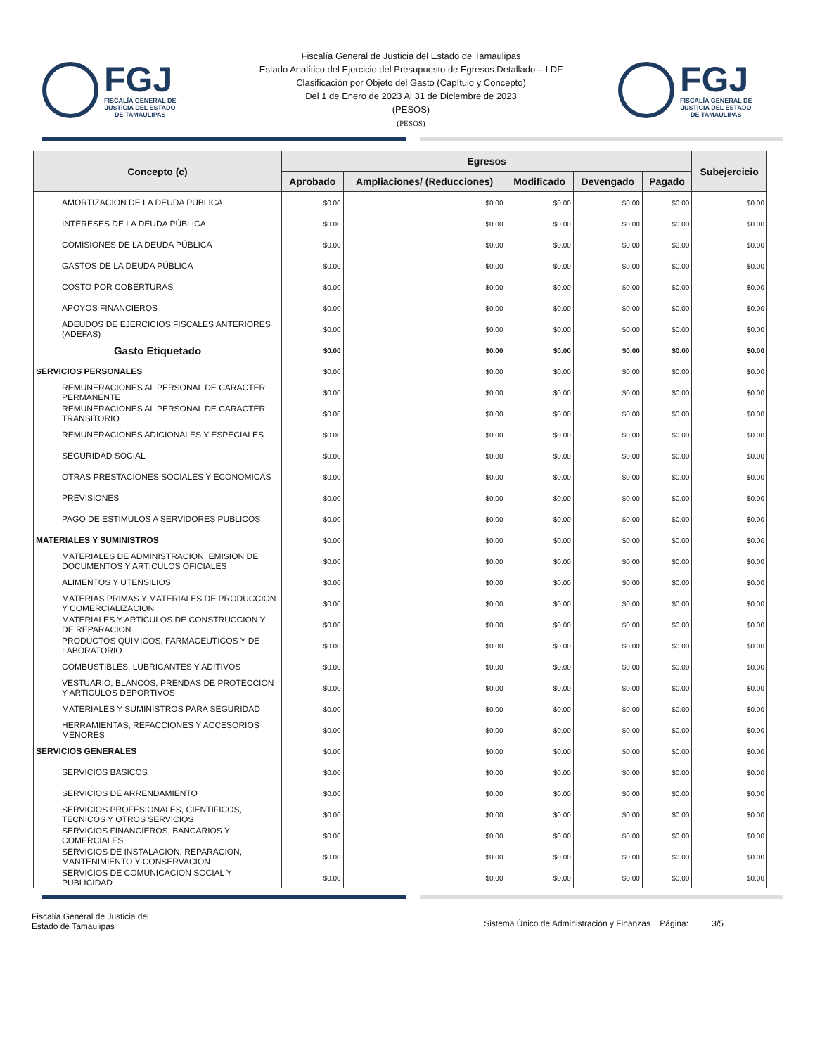FGJ
FISCALÍA GENERAL DE
JUSTICIA DEL ESTADO
DE TAMAULIPAS
Fiscalía General de Justicia del Estado de Tamaulipas
Estado Analítico del Ejercicio del Presupuesto de Egresos Detallado – LDF
Clasificación por Objeto del Gasto (Capítulo y Concepto)
Del 1 de Enero de 2023 Al 31 de Diciembre de 2023
(PESOS)
(PESOS)
FGJ
FISCALÍA GENERAL DE
JUSTICIA DEL ESTADO
DE TAMAULIPAS
| Concepto (c) | Egresos | | | | | Subejercicio |
| --- | --- | --- | --- | --- | --- | --- |
| | Aprobado | Ampliaciones/ (Reducciones) | Modificado | Devengado | Pagado | |
| AMORTIZACION DE LA DEUDA PÚBLICA | $0.00 | $0.00 | $0.00 | $0.00 | $0.00 | $0.00 |
| INTERESES DE LA DEUDA PÚBLICA | $0.00 | $0.00 | $0.00 | $0.00 | $0.00 | $0.00 |
| COMISIONES DE LA DEUDA PÚBLICA | $0.00 | $0.00 | $0.00 | $0.00 | $0.00 | $0.00 |
| GASTOS DE LA DEUDA PÚBLICA | $0.00 | $0.00 | $0.00 | $0.00 | $0.00 | $0.00 |
| COSTO POR COBERTURAS | $0.00 | $0.00 | $0.00 | $0.00 | $0.00 | $0.00 |
| APOYOS FINANCIEROS | $0.00 | $0.00 | $0.00 | $0.00 | $0.00 | $0.00 |
| ADEUDOS DE EJERCICIOS FISCALES ANTERIORES (ADEFAS) | $0.00 | $0.00 | $0.00 | $0.00 | $0.00 | $0.00 |
| Gasto Etiquetado | $0.00 | $0.00 | $0.00 | $0.00 | $0.00 | $0.00 |
| SERVICIOS PERSONALES | $0.00 | $0.00 | $0.00 | $0.00 | $0.00 | $0.00 |
| REMUNERACIONES AL PERSONAL DE CARACTER PERMANENTE | $0.00 | $0.00 | $0.00 | $0.00 | $0.00 | $0.00 |
| REMUNERACIONES AL PERSONAL DE CARACTER TRANSITORIO | $0.00 | $0.00 | $0.00 | $0.00 | $0.00 | $0.00 |
| REMUNERACIONES ADICIONALES Y ESPECIALES | $0.00 | $0.00 | $0.00 | $0.00 | $0.00 | $0.00 |
| SEGURIDAD SOCIAL | $0.00 | $0.00 | $0.00 | $0.00 | $0.00 | $0.00 |
| OTRAS PRESTACIONES SOCIALES Y ECONOMICAS | $0.00 | $0.00 | $0.00 | $0.00 | $0.00 | $0.00 |
| PREVISIONES | $0.00 | $0.00 | $0.00 | $0.00 | $0.00 | $0.00 |
| PAGO DE ESTIMULOS A SERVIDORES PUBLICOS | $0.00 | $0.00 | $0.00 | $0.00 | $0.00 | $0.00 |
| MATERIALES Y SUMINISTROS | $0.00 | $0.00 | $0.00 | $0.00 | $0.00 | $0.00 |
| MATERIALES DE ADMINISTRACION, EMISION DE DOCUMENTOS Y ARTICULOS OFICIALES | $0.00 | $0.00 | $0.00 | $0.00 | $0.00 | $0.00 |
| ALIMENTOS Y UTENSILIOS | $0.00 | $0.00 | $0.00 | $0.00 | $0.00 | $0.00 |
| MATERIAS PRIMAS Y MATERIALES DE PRODUCCION Y COMERCIALIZACION | $0.00 | $0.00 | $0.00 | $0.00 | $0.00 | $0.00 |
| MATERIALES Y ARTICULOS DE CONSTRUCCION Y DE REPARACION | $0.00 | $0.00 | $0.00 | $0.00 | $0.00 | $0.00 |
| PRODUCTOS QUIMICOS, FARMACEUTICOS Y DE LABORATORIO | $0.00 | $0.00 | $0.00 | $0.00 | $0.00 | $0.00 |
| COMBUSTIBLES, LUBRICANTES Y ADITIVOS | $0.00 | $0.00 | $0.00 | $0.00 | $0.00 | $0.00 |
| VESTUARIO, BLANCOS, PRENDAS DE PROTECCION Y ARTICULOS DEPORTIVOS | $0.00 | $0.00 | $0.00 | $0.00 | $0.00 | $0.00 |
| MATERIALES Y SUMINISTROS PARA SEGURIDAD | $0.00 | $0.00 | $0.00 | $0.00 | $0.00 | $0.00 |
| HERRAMIENTAS, REFACCIONES Y ACCESORIOS MENORES | $0.00 | $0.00 | $0.00 | $0.00 | $0.00 | $0.00 |
| SERVICIOS GENERALES | $0.00 | $0.00 | $0.00 | $0.00 | $0.00 | $0.00 |
| SERVICIOS BASICOS | $0.00 | $0.00 | $0.00 | $0.00 | $0.00 | $0.00 |
| SERVICIOS DE ARRENDAMIENTO | $0.00 | $0.00 | $0.00 | $0.00 | $0.00 | $0.00 |
| SERVICIOS PROFESIONALES, CIENTIFICOS, TECNICOS Y OTROS SERVICIOS | $0.00 | $0.00 | $0.00 | $0.00 | $0.00 | $0.00 |
| SERVICIOS FINANCIEROS, BANCARIOS Y COMERCIALES | $0.00 | $0.00 | $0.00 | $0.00 | $0.00 | $0.00 |
| SERVICIOS DE INSTALACION, REPARACION, MANTENIMIENTO Y CONSERVACION | $0.00 | $0.00 | $0.00 | $0.00 | $0.00 | $0.00 |
| SERVICIOS DE COMUNICACION SOCIAL Y PUBLICIDAD | $0.00 | $0.00 | $0.00 | $0.00 | $0.00 | $0.00 |
Fiscalía General de Justicia del
Estado de Tamaulipas
Sistema Único de Administración y Finanzas Página: 3/5